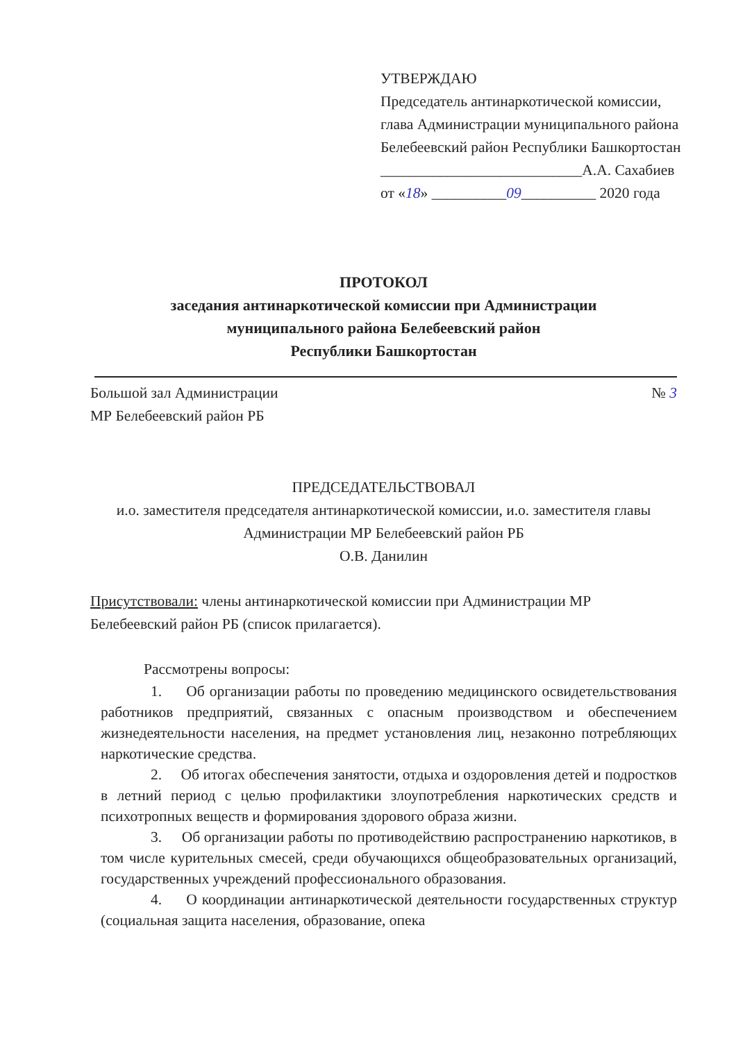УТВЕРЖДАЮ
Председатель антинаркотической комиссии, глава Администрации муниципального района Белебеевский район Республики Башкортостан
___________________________А.А. Сахабиев
от «18» __________09__________ 2020 года
ПРОТОКОЛ
заседания антинаркотической комиссии при Администрации
муниципального района Белебеевский район
Республики Башкортостан
Большой зал Администрации
МР Белебеевский район РБ
№ 3
ПРЕДСЕДАТЕЛЬСТВОВАЛ
и.о. заместителя председателя антинаркотической комиссии, и.о. заместителя главы Администрации МР Белебеевский район РБ
О.В. Данилин
Присутствовали: члены антинаркотической комиссии при Администрации МР Белебеевский район РБ (список прилагается).
Рассмотрены вопросы:
1. Об организации работы по проведению медицинского освидетельствования работников предприятий, связанных с опасным производством и обеспечением жизнедеятельности населения, на предмет установления лиц, незаконно потребляющих наркотические средства.
2. Об итогах обеспечения занятости, отдыха и оздоровления детей и подростков в летний период с целью профилактики злоупотребления наркотических средств и психотропных веществ и формирования здорового образа жизни.
3. Об организации работы по противодействию распространению наркотиков, в том числе курительных смесей, среди обучающихся общеобразовательных организаций, государственных учреждений профессионального образования.
4. О координации антинаркотической деятельности государственных структур (социальная защита населения, образование, опека